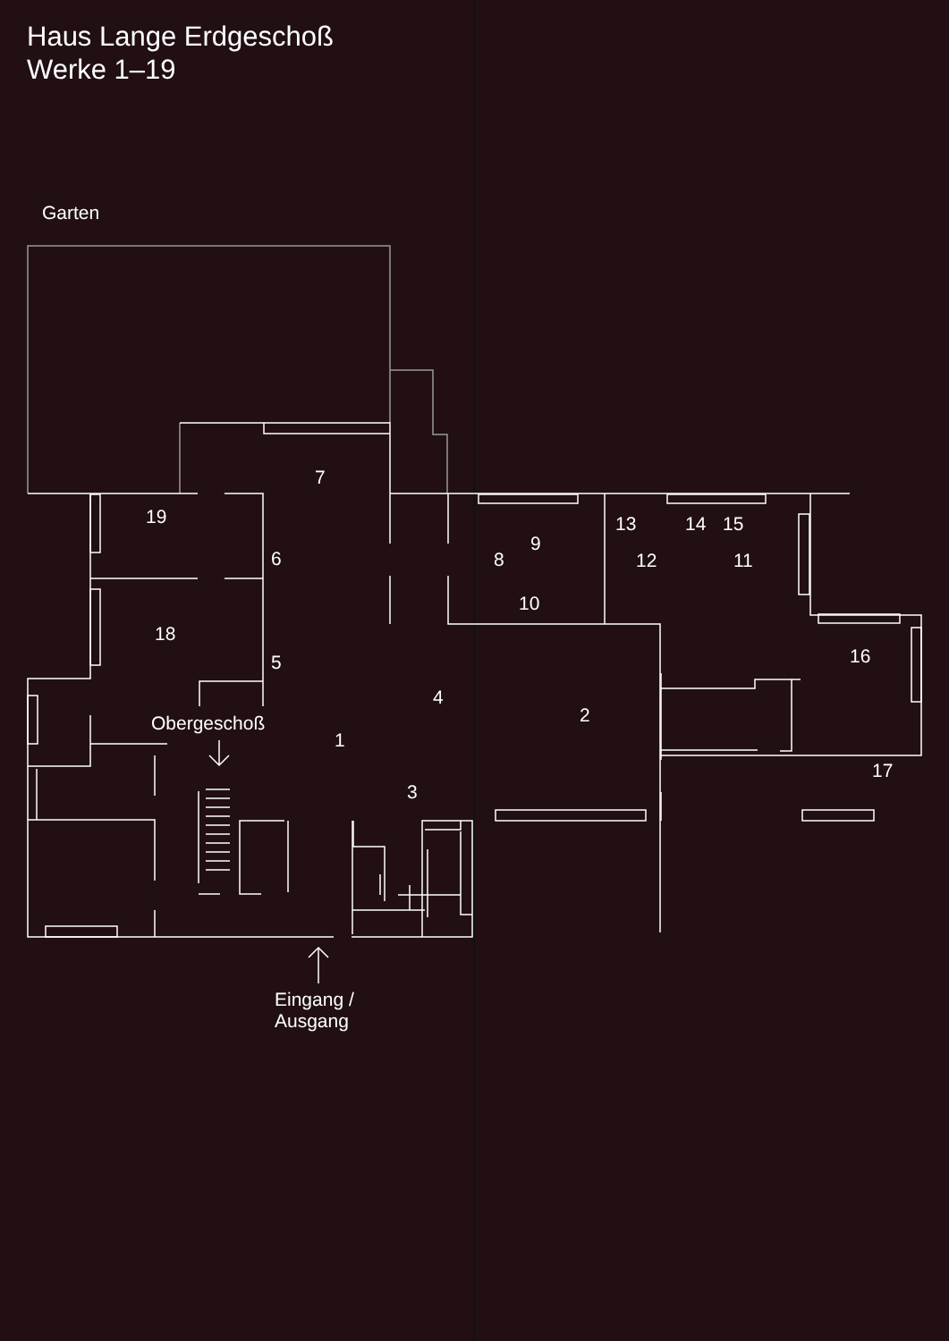Haus Lange Erdgeschoß
Werke 1–19
Garten
7
19
6
9
8
13 14 15
12 11
10
18
5 16
4
2
Obergeschoß
1
17
3
Eingang /
Ausgang